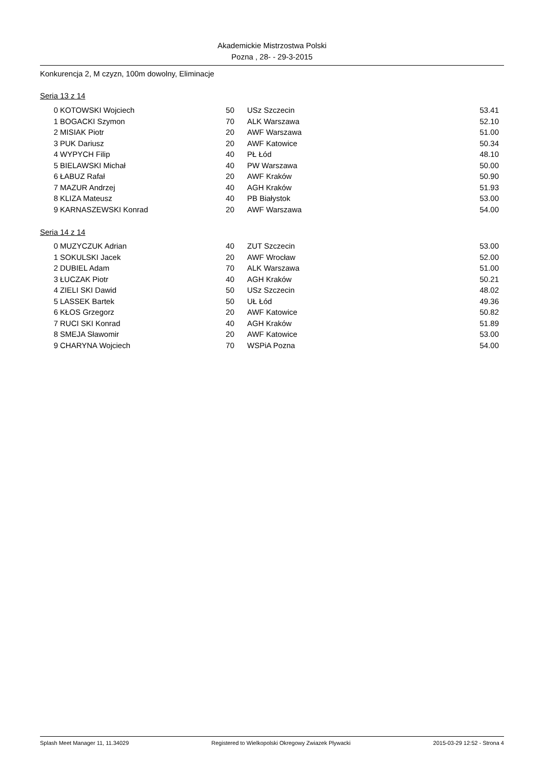Akademickie Mistrzostwa Polski
Pozna , 28- - 29-3-2015
Konkurencja 2, M czyzn, 100m dowolny, Eliminacje
Seria 13 z 14
| 0 | KOTOWSKI Wojciech | 50 | USz Szczecin | 53.41 |
| 1 | BOGACKI Szymon | 70 | ALK Warszawa | 52.10 |
| 2 | MISIAK Piotr | 20 | AWF Warszawa | 51.00 |
| 3 | PUK Dariusz | 20 | AWF Katowice | 50.34 |
| 4 | WYPYCH Filip | 40 | PŁ Łód | 48.10 |
| 5 | BIELAWSKI Michał | 40 | PW Warszawa | 50.00 |
| 6 | ŁABUZ Rafał | 20 | AWF Kraków | 50.90 |
| 7 | MAZUR Andrzej | 40 | AGH Kraków | 51.93 |
| 8 | KLIZA Mateusz | 40 | PB Białystok | 53.00 |
| 9 | KARNASZEWSKI Konrad | 20 | AWF Warszawa | 54.00 |
Seria 14 z 14
| 0 | MUZYCZUK Adrian | 40 | ZUT Szczecin | 53.00 |
| 1 | SOKULSKI Jacek | 20 | AWF Wrocław | 52.00 |
| 2 | DUBIEL Adam | 70 | ALK Warszawa | 51.00 |
| 3 | ŁUCZAK Piotr | 40 | AGH Kraków | 50.21 |
| 4 | ZIELI SKI Dawid | 50 | USz Szczecin | 48.02 |
| 5 | LASSEK Bartek | 50 | UŁ Łód | 49.36 |
| 6 | KŁOS Grzegorz | 20 | AWF Katowice | 50.82 |
| 7 | RUCI SKI Konrad | 40 | AGH Kraków | 51.89 |
| 8 | SMEJA Sławomir | 20 | AWF Katowice | 53.00 |
| 9 | CHARYNA Wojciech | 70 | WSPiA Pozna | 54.00 |
Splash Meet Manager 11, 11.34029 Registered to Wielkopolski Okregowy Zwiazek Plywacki 2015-03-29 12:52 - Strona 4